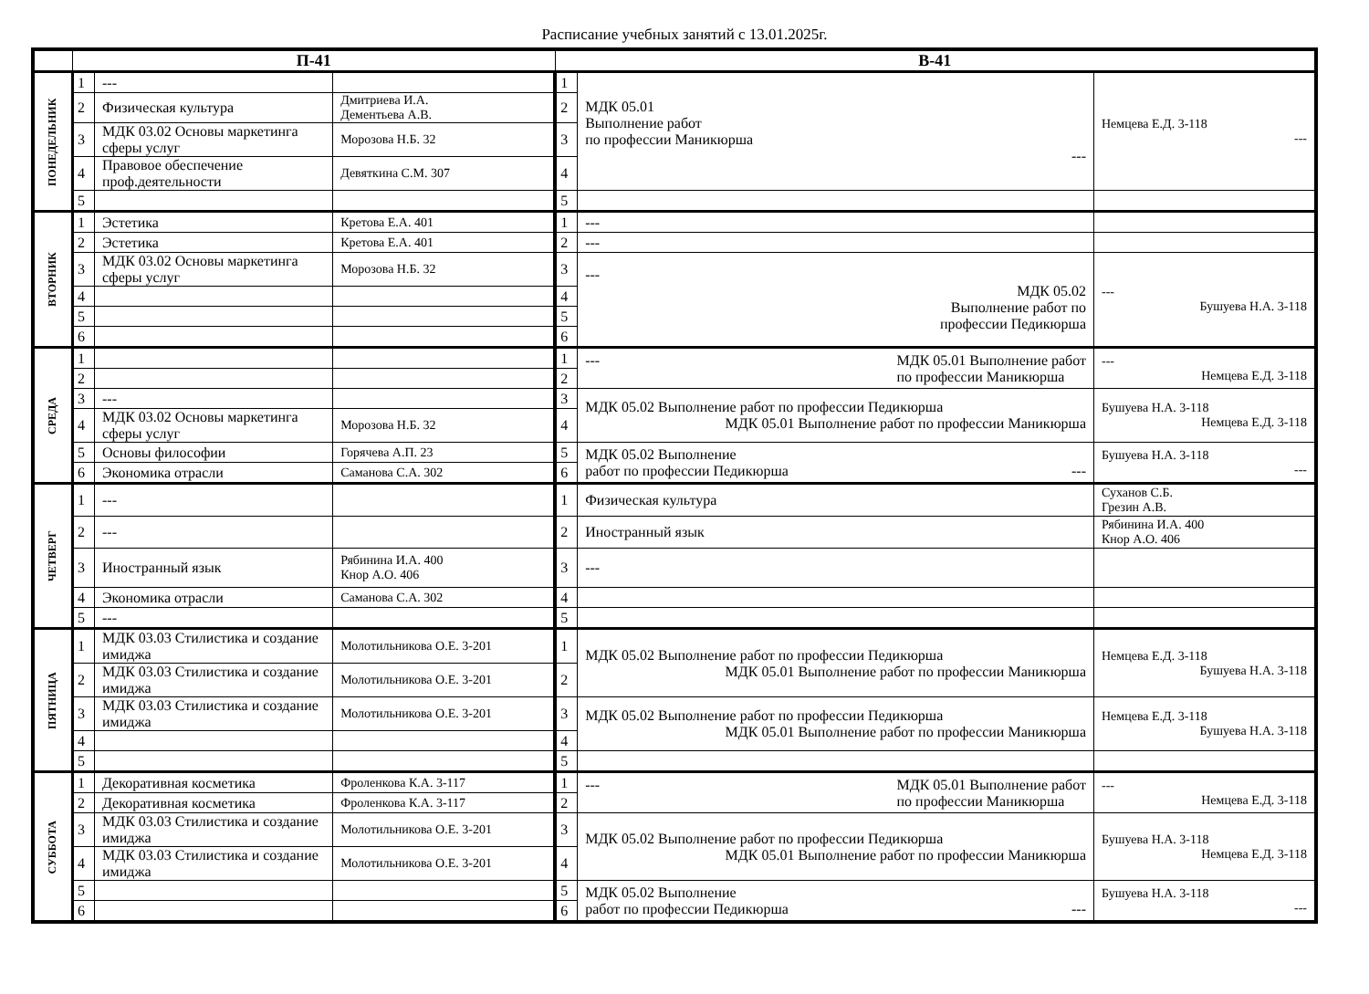Расписание учебных занятий с 13.01.2025г.
| | П-41 | | | В-41 | | |
| --- | --- | --- | --- | --- | --- | --- |
| ПОНЕДЕЛЬНИК | 1 | --- | | 1 | МДК 05.01 Выполнение работ по профессии Маникюрша --- | Немцева Е.Д. 3-118 --- |
| | 2 | Физическая культура | Дмитриева И.А. Дементьева А.В. | 2 | | |
| | 3 | МДК 03.02 Основы маркетинга сферы услуг | Морозова Н.Б. 32 | 3 | | |
| | 4 | Правовое обеспечение проф.деятельности | Девяткина С.М. 307 | 4 | | |
| | 5 | | | 5 | | |
| ВТОРНИК | 1 | Эстетика | Кретова Е.А. 401 | 1 | --- | |
| | 2 | Эстетика | Кретова Е.А. 401 | 2 | --- | |
| | 3 | МДК 03.02 Основы маркетинга сферы услуг | Морозова Н.Б. 32 | 3 | --- МДК 05.02 Выполнение работ по профессии Педикюрша | --- Бушуева Н.А. 3-118 |
| | 4 | | | 4 | | |
| | 5 | | | 5 | | |
| | 6 | | | 6 | | |
| СРЕДА | 1 | | | 1 | --- МДК 05.01 Выполнение работ по профессии Маникюрша | --- Немцева Е.Д. 3-118 |
| | 2 | | | 2 | | |
| | 3 | --- | | 3 | МДК 05.02 Выполнение работ по профессии Педикюрша МДК 05.01 Выполнение работ по профессии Маникюрша | Бушуева Н.А. 3-118 Немцева Е.Д. 3-118 |
| | 4 | МДК 03.02 Основы маркетинга сферы услуг | Морозова Н.Б. 32 | 4 | | |
| | 5 | Основы философии | Горячева А.П. 23 | 5 | МДК 05.02 Выполнение работ по профессии Педикюрша --- | Бушуева Н.А. 3-118 --- |
| | 6 | Экономика отрасли | Саманова С.А. 302 | 6 | | |
| ЧЕТВЕРГ | 1 | --- | | 1 | Физическая культура | Суханов С.Б. Грезин А.В. |
| | 2 | --- | | 2 | Иностранный язык | Рябинина И.А. 400 Кнор А.О. 406 |
| | 3 | Иностранный язык | Рябинина И.А. 400 Кнор А.О. 406 | 3 | --- | |
| | 4 | Экономика отрасли | Саманова С.А. 302 | 4 | | |
| | 5 | --- | | 5 | | |
| ПЯТНИЦА | 1 | МДК 03.03 Стилистика и создание имиджа | Молотильникова О.Е. 3-201 | 1 | МДК 05.02 Выполнение работ по профессии Педикюрша МДК 05.01 Выполнение работ по профессии Маникюрша | Немцева Е.Д. 3-118 Бушуева Н.А. 3-118 |
| | 2 | МДК 03.03 Стилистика и создание имиджа | Молотильникова О.Е. 3-201 | 2 | | |
| | 3 | МДК 03.03 Стилистика и создание имиджа | Молотильникова О.Е. 3-201 | 3 | МДК 05.02 Выполнение работ по профессии Педикюрша МДК 05.01 Выполнение работ по профессии Маникюрша | Немцева Е.Д. 3-118 Бушуева Н.А. 3-118 |
| | 4 | | | 4 | | |
| | 5 | | | 5 | | |
| СУББОТА | 1 | Декоративная косметика | Фроленкова К.А. 3-117 | 1 | --- МДК 05.01 Выполнение работ по профессии Маникюрша | --- Немцева Е.Д. 3-118 |
| | 2 | Декоративная косметика | Фроленкова К.А. 3-117 | 2 | | |
| | 3 | МДК 03.03 Стилистика и создание имиджа | Молотильникова О.Е. 3-201 | 3 | МДК 05.02 Выполнение работ по профессии Педикюрша МДК 05.01 Выполнение работ по профессии Маникюрша | Бушуева Н.А. 3-118 Немцева Е.Д. 3-118 |
| | 4 | МДК 03.03 Стилистика и создание имиджа | Молотильникова О.Е. 3-201 | 4 | | |
| | 5 | | | 5 | МДК 05.02 Выполнение работ по профессии Педикюрша --- | Бушуева Н.А. 3-118 --- |
| | 6 | | | 6 | | |